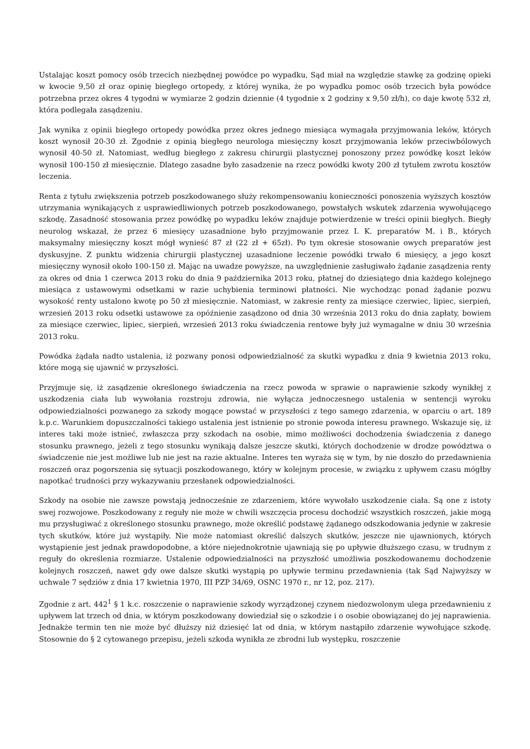Ustalając koszt pomocy osób trzecich niezbędnej powódce po wypadku, Sąd miał na względzie stawkę za godzinę opieki w kwocie 9,50 zł oraz opinię biegłego ortopedy, z której wynika, że po wypadku pomoc osób trzecich była powódce potrzebna przez okres 4 tygodni w wymiarze 2 godzin dziennie (4 tygodnie x 2 godziny x 9,50 zł/h), co daje kwotę 532 zł, która podlegała zasądzeniu.
Jak wynika z opinii biegłego ortopedy powódka przez okres jednego miesiąca wymagała przyjmowania leków, których koszt wynosił 20-30 zł. Zgodnie z opinią biegłego neurologa miesięczny koszt przyjmowania leków przeciwbólowych wynosił 40-50 zł. Natomiast, według biegłego z zakresu chirurgii plastycznej ponoszony przez powódkę koszt leków wynosił 100-150 zł miesięcznie. Dlatego zasadne było zasadzenie na rzecz powódki kwoty 200 zł tytułem zwrotu kosztów leczenia.
Renta z tytułu zwiększenia potrzeb poszkodowanego służy rekompensowaniu konieczności ponoszenia wyższych kosztów utrzymania wynikających z usprawiedliwionych potrzeb poszkodowanego, powstałych wskutek zdarzenia wywołującego szkodę. Zasadność stosowania przez powódkę po wypadku leków znajduje potwierdzenie w treści opinii biegłych. Biegły neurolog wskazał, że przez 6 miesięcy uzasadnione było przyjmowanie przez I. K. preparatów M. i B., których maksymalny miesięczny koszt mógł wynieść 87 zł (22 zł + 65zł). Po tym okresie stosowanie owych preparatów jest dyskusyjne. Z punktu widzenia chirurgii plastycznej uzasadnione leczenie powódki trwało 6 miesięcy, a jego koszt miesięczny wynosił około 100-150 zł. Mając na uwadze powyższe, na uwzględnienie zasługiwało żądanie zasądzenia renty za okres od dnia 1 czerwca 2013 roku do dnia 9 października 2013 roku, płatnej do dziesiątego dnia każdego kolejnego miesiąca z ustawowymi odsetkami w razie uchybienia terminowi płatności. Nie wychodząc ponad żądanie pozwu wysokość renty ustalono kwotę po 50 zł miesięcznie. Natomiast, w zakresie renty za miesiące czerwiec, lipiec, sierpień, wrzesień 2013 roku odsetki ustawowe za opóźnienie zasądzono od dnia 30 września 2013 roku do dnia zapłaty, bowiem za miesiące czerwiec, lipiec, sierpień, wrzesień 2013 roku świadczenia rentowe były już wymagalne w dniu 30 września 2013 roku.
Powódka żądała nadto ustalenia, iż pozwany ponosi odpowiedzialność za skutki wypadku z dnia 9 kwietnia 2013 roku, które mogą się ujawnić w przyszłości.
Przyjmuje się, iż zasądzenie określonego świadczenia na rzecz powoda w sprawie o naprawienie szkody wynikłej z uszkodzenia ciała lub wywołania rozstroju zdrowia, nie wyłącza jednoczesnego ustalenia w sentencji wyroku odpowiedzialności pozwanego za szkody mogące powstać w przyszłości z tego samego zdarzenia, w oparciu o art. 189 k.p.c. Warunkiem dopuszczalności takiego ustalenia jest istnienie po stronie powoda interesu prawnego. Wskazuje się, iż interes taki może istnieć, zwłaszcza przy szkodach na osobie, mimo możliwości dochodzenia świadczenia z danego stosunku prawnego, jeżeli z tego stosunku wynikają dalsze jeszcze skutki, których dochodzenie w drodze powództwa o świadczenie nie jest możliwe lub nie jest na razie aktualne. Interes ten wyraża się w tym, by nie doszło do przedawnienia roszczeń oraz pogorszenia się sytuacji poszkodowanego, który w kolejnym procesie, w związku z upływem czasu mógłby napotkać trudności przy wykazywaniu przesłanek odpowiedzialności.
Szkody na osobie nie zawsze powstają jednocześnie ze zdarzeniem, które wywołało uszkodzenie ciała. Są one z istoty swej rozwojowe. Poszkodowany z reguły nie może w chwili wszczęcia procesu dochodzić wszystkich roszczeń, jakie mogą mu przysługiwać z określonego stosunku prawnego, może określić podstawę żądanego odszkodowania jedynie w zakresie tych skutków, które już wystąpiły. Nie może natomiast określić dalszych skutków, jeszcze nie ujawnionych, których wystąpienie jest jednak prawdopodobne, a które niejednokrotnie ujawniają się po upływie dłuższego czasu, w trudnym z reguły do określenia rozmiarze. Ustalenie odpowiedzialności na przyszłość umożliwia poszkodowanemu dochodzenie kolejnych roszczeń, nawet gdy owe dalsze skutki wystąpią po upływie terminu przedawnienia (tak Sąd Najwyższy w uchwale 7 sędziów z dnia 17 kwietnia 1970, III PZP 34/69, OSNC 1970 r., nr 12, poz. 217).
Zgodnie z art. 442<sup>1</sup> § 1 k.c. roszczenie o naprawienie szkody wyrządzonej czynem niedozwolonym ulega przedawnieniu z upływem lat trzech od dnia, w którym poszkodowany dowiedział się o szkodzie i o osobie obowiązanej do jej naprawienia. Jednakże termin ten nie może być dłuższy niż dziesięć lat od dnia, w którym nastąpiło zdarzenie wywołujące szkodę. Stosownie do § 2 cytowanego przepisu, jeżeli szkoda wynikła ze zbrodni lub występku, roszczenie